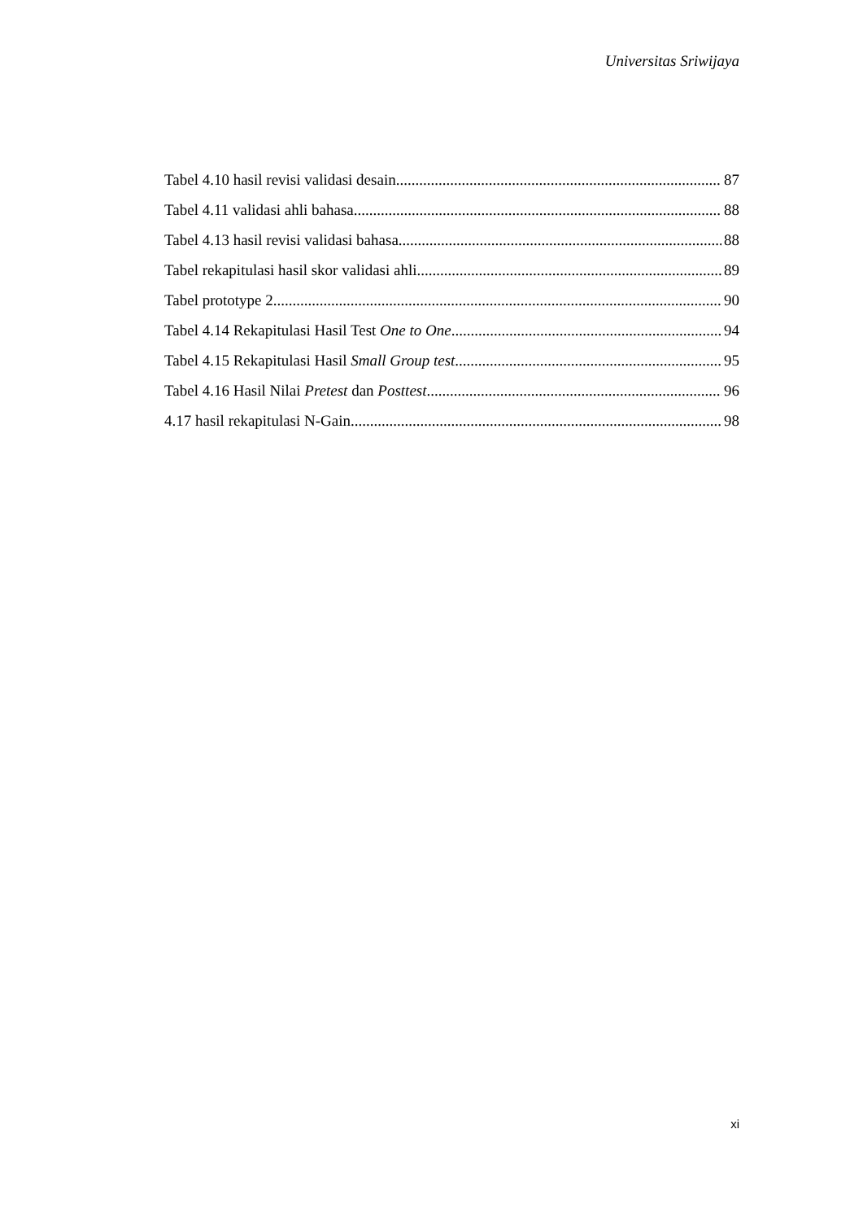Universitas Sriwijaya
Tabel 4.10 hasil revisi validasi desain 87
Tabel 4.11 validasi ahli bahasa 88
Tabel 4.13 hasil revisi validasi bahasa 88
Tabel rekapitulasi hasil skor validasi ahli 89
Tabel prototype 2 90
Tabel 4.14 Rekapitulasi Hasil Test One to One 94
Tabel 4.15 Rekapitulasi Hasil Small Group test 95
Tabel 4.16 Hasil Nilai Pretest dan Posttest 96
4.17 hasil rekapitulasi N-Gain 98
xi